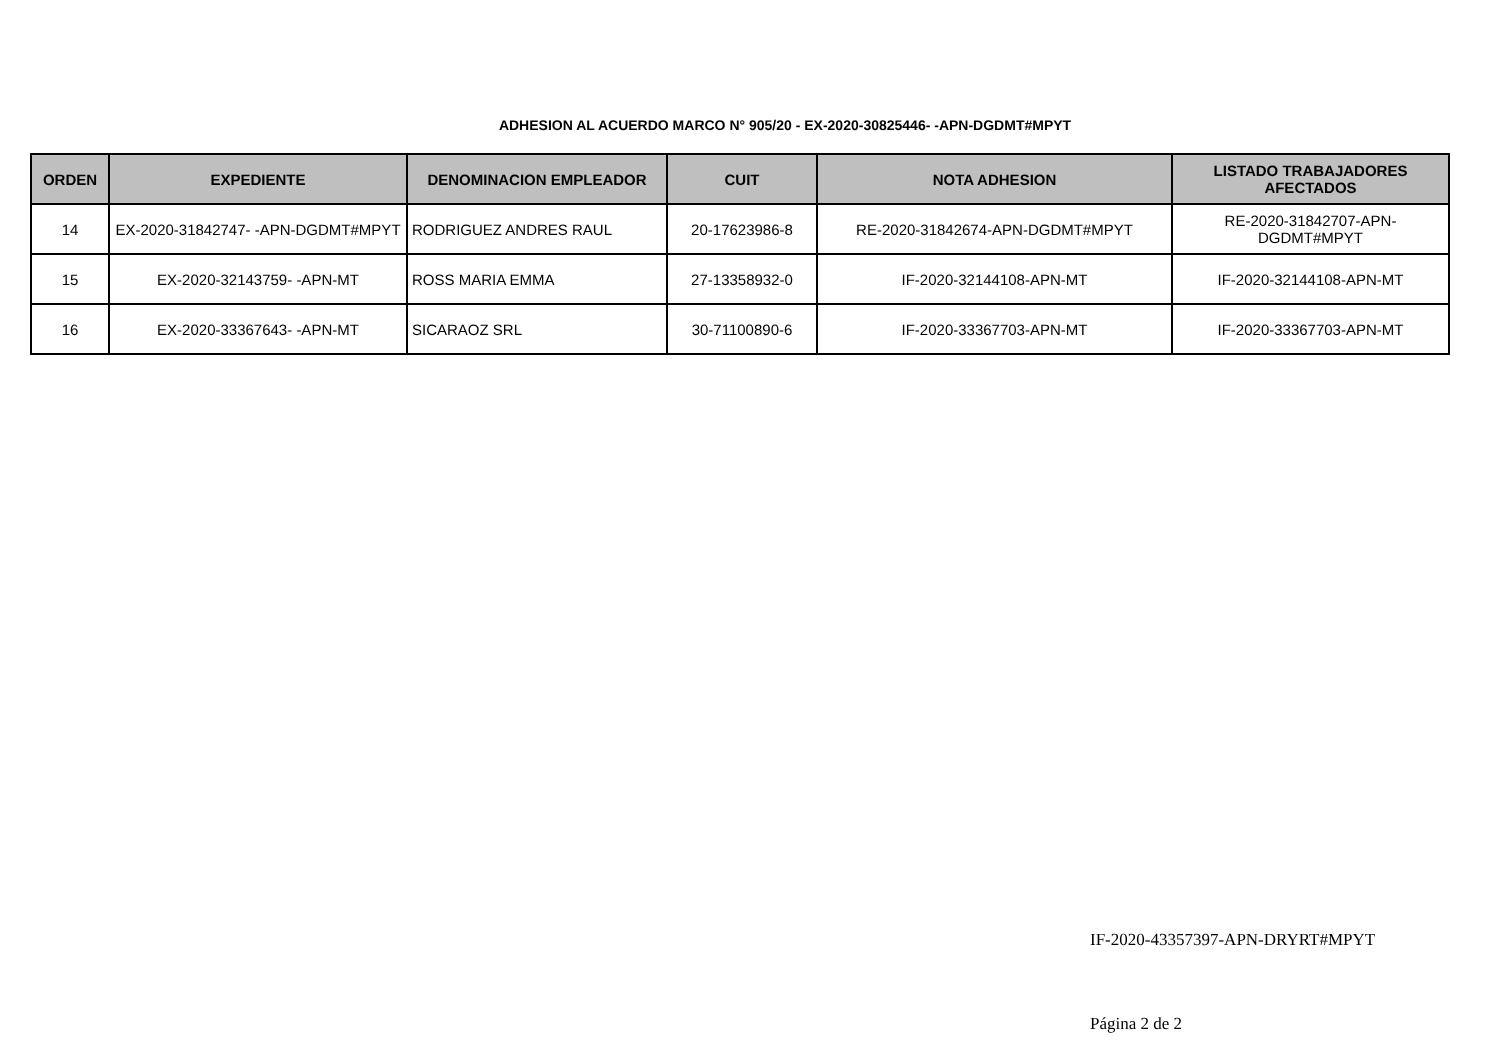ADHESION AL ACUERDO MARCO N° 905/20 - EX-2020-30825446- -APN-DGDMT#MPYT
| ORDEN | EXPEDIENTE | DENOMINACION EMPLEADOR | CUIT | NOTA ADHESION | LISTADO TRABAJADORES AFECTADOS |
| --- | --- | --- | --- | --- | --- |
| 14 | EX-2020-31842747- -APN-DGDMT#MPYT | RODRIGUEZ ANDRES RAUL | 20-17623986-8 | RE-2020-31842674-APN-DGDMT#MPYT | RE-2020-31842707-APN-DGDMT#MPYT |
| 15 | EX-2020-32143759- -APN-MT | ROSS MARIA EMMA | 27-13358932-0 | IF-2020-32144108-APN-MT | IF-2020-32144108-APN-MT |
| 16 | EX-2020-33367643- -APN-MT | SICARAOZ SRL | 30-71100890-6 | IF-2020-33367703-APN-MT | IF-2020-33367703-APN-MT |
IF-2020-43357397-APN-DRYRT#MPYT
Página 2 de 2